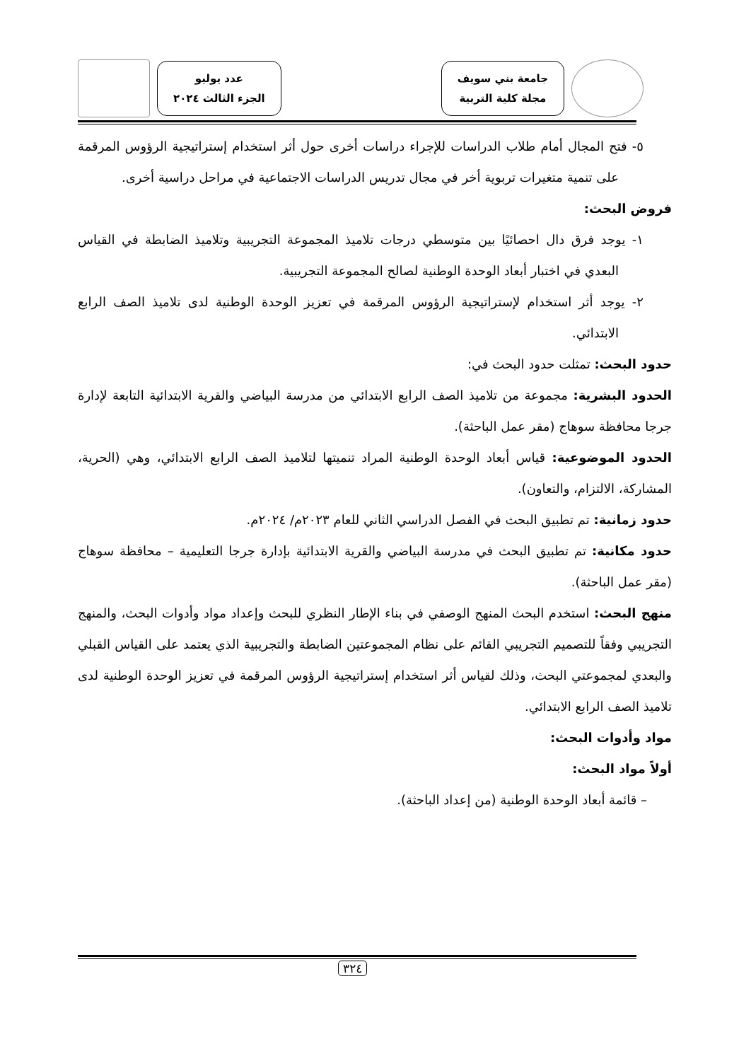جامعة بني سويف
مجلة كلية التربية
عدد يوليو
الجزء الثالث ٢٠٢٤
٥- فتح المجال أمام طلاب الدراسات للإجراء دراسات أخرى حول أثر استخدام إستراتيجية الرؤوس المرقمة على تنمية متغيرات تربوية أخر في مجال تدريس الدراسات الاجتماعية في مراحل دراسية أخرى.
فروض البحث:
١- يوجد فرق دال احصائيًا بين متوسطي درجات تلاميذ المجموعة التجريبية وتلاميذ الضابطة في القياس البعدي في اختبار أبعاد الوحدة الوطنية لصالح المجموعة التجريبية.
٢- يوجد أثر استخدام لإستراتيجية الرؤوس المرقمة في تعزيز الوحدة الوطنية لدى تلاميذ الصف الرابع الابتدائي.
حدود البحث: تمثلت حدود البحث في:
الحدود البشرية: مجموعة من تلاميذ الصف الرابع الابتدائي من مدرسة البياضي والقرية الابتدائية التابعة لإدارة جرجا محافظة سوهاج (مقر عمل الباحثة).
الحدود الموضوعية: قياس أبعاد الوحدة الوطنية المراد تنميتها لتلاميذ الصف الرابع الابتدائي، وهي (الحرية، المشاركة، الالتزام، والتعاون).
حدود زمانية: تم تطبيق البحث في الفصل الدراسي الثاني للعام ٢٠٢٣م/ ٢٠٢٤م.
حدود مكانية: تم تطبيق البحث في مدرسة البياضي والقرية الابتدائية بإدارة جرجا التعليمية – محافظة سوهاج (مقر عمل الباحثة).
منهج البحث: استخدم البحث المنهج الوصفي في بناء الإطار النظري للبحث وإعداد مواد وأدوات البحث، والمنهج التجريبي وفقاً للتصميم التجريبي القائم على نظام المجموعتين الضابطة والتجريبية الذي يعتمد على القياس القبلي والبعدي لمجموعتي البحث، وذلك لقياس أثر استخدام إستراتيجية الرؤوس المرقمة في تعزيز الوحدة الوطنية لدى تلاميذ الصف الرابع الابتدائي.
مواد وأدوات البحث:
أولاً مواد البحث:
– قائمة أبعاد الوحدة الوطنية (من إعداد الباحثة).
٣٢٤